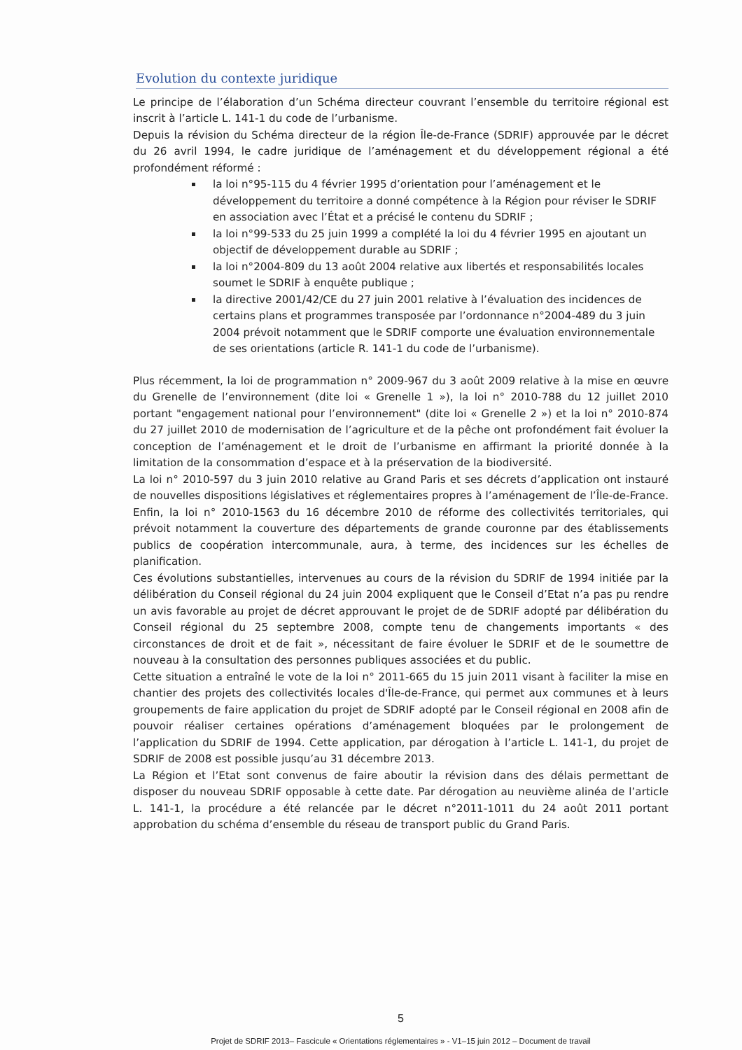Evolution du contexte juridique
Le principe de l’élaboration d’un Schéma directeur couvrant l’ensemble du territoire régional est inscrit à l’article L. 141-1 du code de l’urbanisme.
Depuis la révision du Schéma directeur de la région Île-de-France (SDRIF) approuvée par le décret du 26 avril 1994, le cadre juridique de l’aménagement et du développement régional a été profondément réformé :
la loi n°95-115 du 4 février 1995 d’orientation pour l’aménagement et le développement du territoire a donné compétence à la Région pour réviser le SDRIF en association avec l’État et a précisé le contenu du SDRIF ;
la loi n°99-533 du 25 juin 1999 a complété la loi du 4 février 1995 en ajoutant un objectif de développement durable au SDRIF ;
la loi n°2004-809 du 13 août 2004 relative aux libertés et responsabilités locales soumet le SDRIF à enquête publique ;
la directive 2001/42/CE du 27 juin 2001 relative à l’évaluation des incidences de certains plans et programmes transposée par l’ordonnance n°2004-489 du 3 juin 2004 prévoit notamment que le SDRIF comporte une évaluation environnementale de ses orientations (article R. 141-1 du code de l’urbanisme).
Plus récemment, la loi de programmation n° 2009-967 du 3 août 2009 relative à la mise en œuvre du Grenelle de l’environnement (dite loi « Grenelle 1 »), la loi n° 2010-788 du 12 juillet 2010 portant "engagement national pour l’environnement" (dite loi « Grenelle 2 ») et la loi n° 2010-874 du 27 juillet 2010 de modernisation de l’agriculture et de la pêche ont profondément fait évoluer la conception de l’aménagement et le droit de l’urbanisme en affirmant la priorité donnée à la limitation de la consommation d’espace et à la préservation de la biodiversité.
La loi n° 2010-597 du 3 juin 2010 relative au Grand Paris et ses décrets d’application ont instauré de nouvelles dispositions législatives et réglementaires propres à l’aménagement de l’Île-de-France. Enfin, la loi n° 2010-1563 du 16 décembre 2010 de réforme des collectivités territoriales, qui prévoit notamment la couverture des départements de grande couronne par des établissements publics de coopération intercommunale, aura, à terme, des incidences sur les échelles de planification.
Ces évolutions substantielles, intervenues au cours de la révision du SDRIF de 1994 initiée par la délibération du Conseil régional du 24 juin 2004 expliquent que le Conseil d’Etat n’a pas pu rendre un avis favorable au projet de décret approuvant le projet de de SDRIF adopté par délibération du Conseil régional du 25 septembre 2008, compte tenu de changements importants « des circonstances de droit et de fait », nécessitant de faire évoluer le SDRIF et de le soumettre de nouveau à la consultation des personnes publiques associées et du public.
Cette situation a entraîné le vote de la loi n° 2011-665 du 15 juin 2011 visant à faciliter la mise en chantier des projets des collectivités locales d'Île-de-France, qui permet aux communes et à leurs groupements de faire application du projet de SDRIF adopté par le Conseil régional en 2008 afin de pouvoir réaliser certaines opérations d’aménagement bloquées par le prolongement de l’application du SDRIF de 1994. Cette application, par dérogation à l’article L. 141-1, du projet de SDRIF de 2008 est possible jusqu’au 31 décembre 2013.
La Région et l’Etat sont convenus de faire aboutir la révision dans des délais permettant de disposer du nouveau SDRIF opposable à cette date. Par dérogation au neuvième alinéa de l’article L. 141-1, la procédure a été relancée par le décret n°2011-1011 du 24 août 2011 portant approbation du schéma d’ensemble du réseau de transport public du Grand Paris.
5
Projet de SDRIF 2013– Fascicule « Orientations réglementaires » - V1–15 juin 2012 – Document de travail